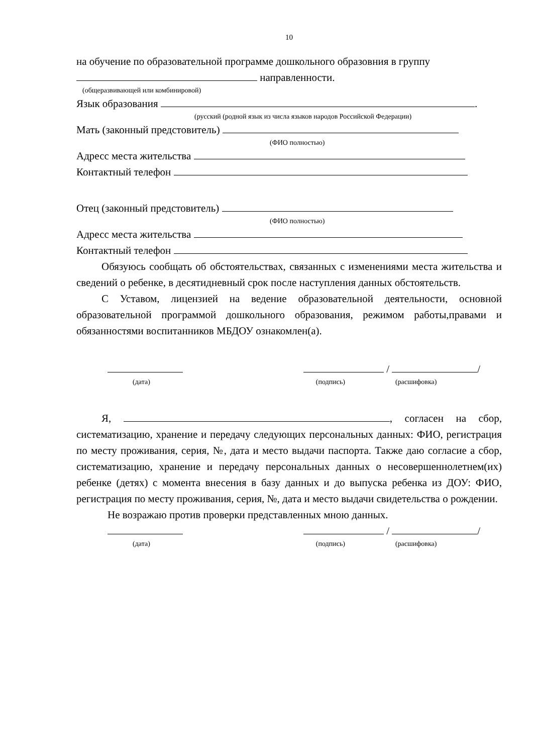10
на обучение по образовательной программе дошкольного образовния в группу
направленности.
(общеразвивающей или комбинировой)
Язык образования .
(русский (родной язык из числа языков народов Российской Федерации)
Мать (законный предстовитель)
(ФИО полностью)
Адресс места жительства
Контактный телефон
Отец (законный предстовитель)
(ФИО полностью)
Адресс места жительства
Контактный телефон
Обязуюсь сообщать об обстоятельствах, связанных с изменениями места жительства и сведений о ребенке, в десятидневный срок после наступления данных обстоятельств.
С Уставом, лицензией на ведение образовательной деятельности, основной образовательной программой дошкольного образования, режимом работы,правами и обязанностями воспитанников МБДОУ ознакомлен(а).
/ /
(дата) (подпись) (расшифовка)
Я, , согласен на сбор, систематизацию, хранение и передачу следующих персональных данных: ФИО, регистрация по месту проживания, серия, №, дата и место выдачи паспорта. Также даю согласие а сбор, систематизацию, хранение и передачу персональных данных о несовершеннолетнем(их) ребенке (детях) с момента внесения в базу данных и до выпуска ребенка из ДОУ: ФИО, регистрация по месту проживания, серия, №, дата и место выдачи свидетельства о рождении.
Не возражаю против проверки представленных мною данных.
/ /
(дата) (подпись) (расшифовка)